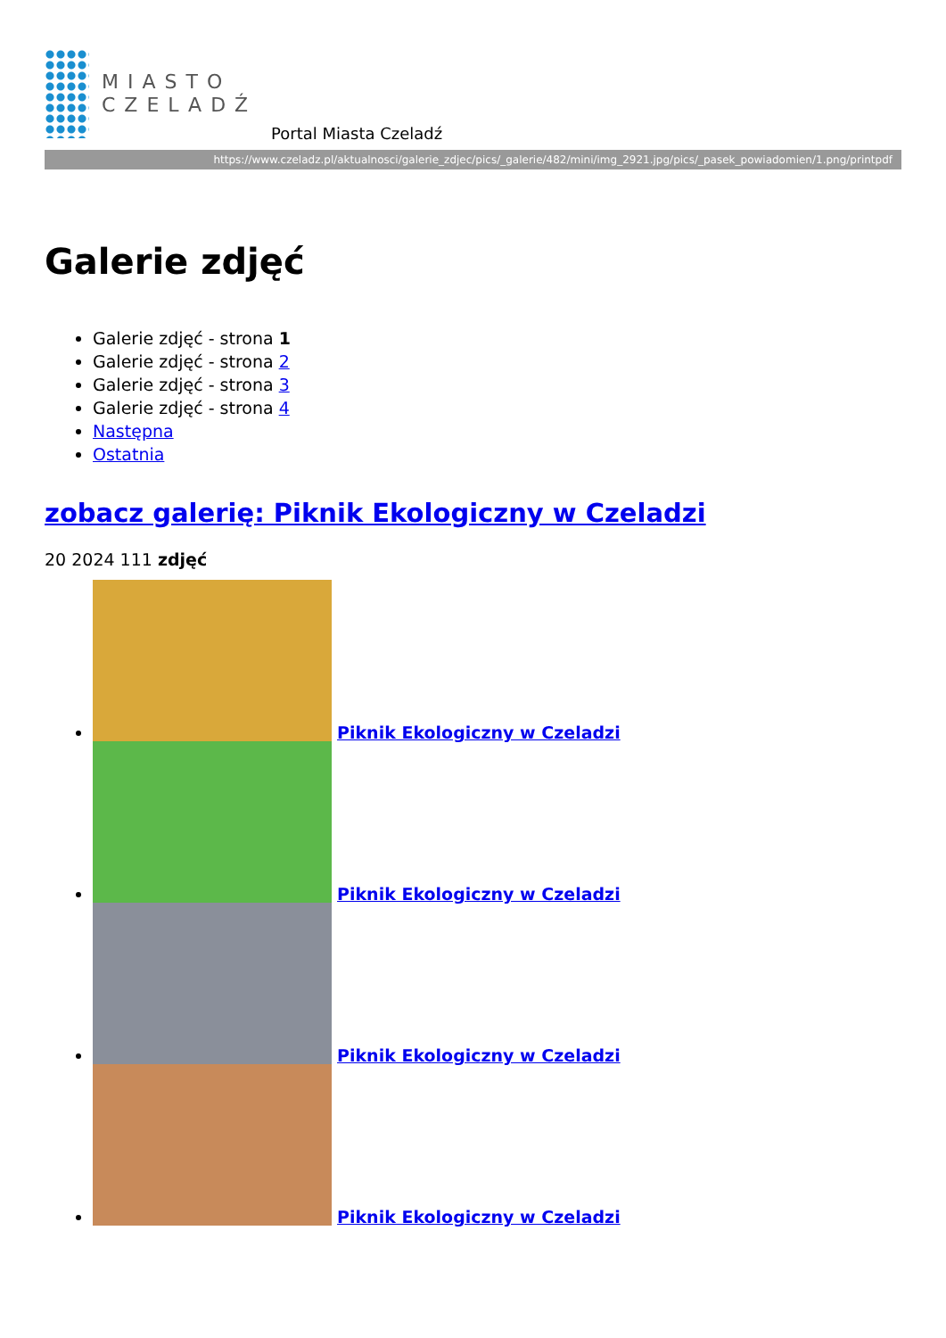MIASTO
CZELADŹ
Portal Miasta Czeladź
https://www.czeladz.pl/aktualnosci/galerie_zdjec/pics/_galerie/482/mini/img_2921.jpg/pics/_pasek_powiadomien/1.png/printpdf
Galerie zdjęć
Galerie zdjęć - strona 1
Galerie zdjęć - strona 2
Galerie zdjęć - strona 3
Galerie zdjęć - strona 4
Następna
Ostatnia
zobacz galerię: Piknik Ekologiczny w Czeladzi
20 2024 111 zdjęć
Piknik Ekologiczny w Czeladzi
Piknik Ekologiczny w Czeladzi
Piknik Ekologiczny w Czeladzi
Piknik Ekologiczny w Czeladzi